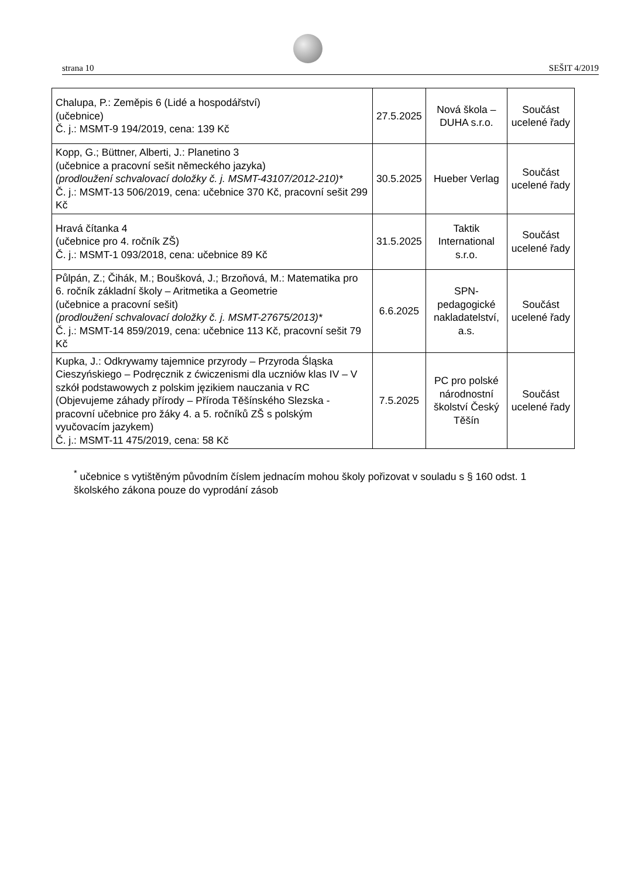strana 10 SEŠIT 4/2019
| Chalupa, P.: Zeměpis 6 (Lidé a hospodářství) (učebnice) Č. j.: MSMT-9 194/2019, cena: 139 Kč | 27.5.2025 | Nová škola – DUHA s.r.o. | Součást ucelené řady |
| Kopp, G.; Büttner, Alberti, J.: Planetino 3 (učebnice a pracovní sešit německého jazyka) (prodloužení schvalovací doložky č. j. MSMT-43107/2012-210)* Č. j.: MSMT-13 506/2019, cena: učebnice 370 Kč, pracovní sešit 299 Kč | 30.5.2025 | Hueber Verlag | Součást ucelené řady |
| Hravá čítanka 4 (učebnice pro 4. ročník ZŠ) Č. j.: MSMT-1 093/2018, cena: učebnice 89 Kč | 31.5.2025 | Taktik International s.r.o. | Součást ucelené řady |
| Půlpán, Z.; Čihák, M.; Boušková, J.; Brzoňová, M.: Matematika pro 6. ročník základní školy – Aritmetika a Geometrie (učebnice a pracovní sešit) (prodloužení schvalovací doložky č. j. MSMT-27675/2013)* Č. j.: MSMT-14 859/2019, cena: učebnice 113 Kč, pracovní sešit 79 Kč | 6.6.2025 | SPN-pedagogické nakladatelství, a.s. | Součást ucelené řady |
| Kupka, J.: Odkrywamy tajemnice przyrody – Przyroda Śląska Cieszyńskiego – Podręcznik z ćwiczenismi dla uczniów klas IV – V szkół podstawowych z polskim jęzikiem nauczania v RC (Objevujeme záhady přírody – Příroda Těšínského Slezska - pracovní učebnice pro žáky 4. a 5. ročníků ZŠ s polským vyučovacím jazykem) Č. j.: MSMT-11 475/2019, cena: 58 Kč | 7.5.2025 | PC pro polské národnostní školství Český Těšín | Součást ucelené řady |
<sup>*</sup> učebnice s vytištěným původním číslem jednacím mohou školy pořizovat v souladu s § 160 odst. 1 školského zákona pouze do vyprodání zásob